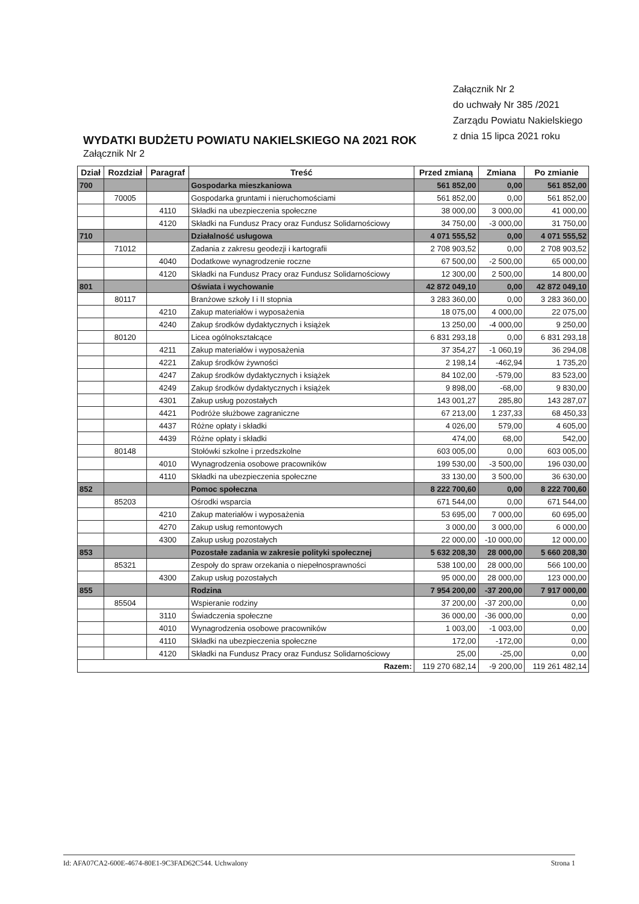Załącznik Nr 2
do uchwały Nr 385 /2021
Zarządu Powiatu Nakielskiego
z dnia 15 lipca 2021 roku
WYDATKI BUDŻETU POWIATU NAKIELSKIEGO NA 2021 ROK
Załącznik Nr 2
| Dział | Rozdział | Paragraf | Treść | Przed zmianą | Zmiana | Po zmianie |
| --- | --- | --- | --- | --- | --- | --- |
| 700 | | | Gospodarka mieszkaniowa | 561 852,00 | 0,00 | 561 852,00 |
| | 70005 | | Gospodarka gruntami i nieruchomościami | 561 852,00 | 0,00 | 561 852,00 |
| | | 4110 | Składki na ubezpieczenia społeczne | 38 000,00 | 3 000,00 | 41 000,00 |
| | | 4120 | Składki na Fundusz Pracy oraz Fundusz Solidarnościowy | 34 750,00 | -3 000,00 | 31 750,00 |
| 710 | | | Działalność usługowa | 4 071 555,52 | 0,00 | 4 071 555,52 |
| | 71012 | | Zadania z zakresu geodezji i kartografii | 2 708 903,52 | 0,00 | 2 708 903,52 |
| | | 4040 | Dodatkowe wynagrodzenie roczne | 67 500,00 | -2 500,00 | 65 000,00 |
| | | 4120 | Składki na Fundusz Pracy oraz Fundusz Solidarnościowy | 12 300,00 | 2 500,00 | 14 800,00 |
| 801 | | | Oświata i wychowanie | 42 872 049,10 | 0,00 | 42 872 049,10 |
| | 80117 | | Branżowe szkoły I i II stopnia | 3 283 360,00 | 0,00 | 3 283 360,00 |
| | | 4210 | Zakup materiałów i wyposażenia | 18 075,00 | 4 000,00 | 22 075,00 |
| | | 4240 | Zakup środków dydaktycznych i książek | 13 250,00 | -4 000,00 | 9 250,00 |
| | 80120 | | Licea ogólnokształcące | 6 831 293,18 | 0,00 | 6 831 293,18 |
| | | 4211 | Zakup materiałów i wyposażenia | 37 354,27 | -1 060,19 | 36 294,08 |
| | | 4221 | Zakup środków żywności | 2 198,14 | -462,94 | 1 735,20 |
| | | 4247 | Zakup środków dydaktycznych i książek | 84 102,00 | -579,00 | 83 523,00 |
| | | 4249 | Zakup środków dydaktycznych i książek | 9 898,00 | -68,00 | 9 830,00 |
| | | 4301 | Zakup usług pozostałych | 143 001,27 | 285,80 | 143 287,07 |
| | | 4421 | Podróże służbowe zagraniczne | 67 213,00 | 1 237,33 | 68 450,33 |
| | | 4437 | Różne opłaty i składki | 4 026,00 | 579,00 | 4 605,00 |
| | | 4439 | Różne opłaty i składki | 474,00 | 68,00 | 542,00 |
| | 80148 | | Stołówki szkolne i przedszkolne | 603 005,00 | 0,00 | 603 005,00 |
| | | 4010 | Wynagrodzenia osobowe pracowników | 199 530,00 | -3 500,00 | 196 030,00 |
| | | 4110 | Składki na ubezpieczenia społeczne | 33 130,00 | 3 500,00 | 36 630,00 |
| 852 | | | Pomoc społeczna | 8 222 700,60 | 0,00 | 8 222 700,60 |
| | 85203 | | Ośrodki wsparcia | 671 544,00 | 0,00 | 671 544,00 |
| | | 4210 | Zakup materiałów i wyposażenia | 53 695,00 | 7 000,00 | 60 695,00 |
| | | 4270 | Zakup usług remontowych | 3 000,00 | 3 000,00 | 6 000,00 |
| | | 4300 | Zakup usług pozostałych | 22 000,00 | -10 000,00 | 12 000,00 |
| 853 | | | Pozostałe zadania w zakresie polityki społecznej | 5 632 208,30 | 28 000,00 | 5 660 208,30 |
| | 85321 | | Zespoły do spraw orzekania o niepełnosprawności | 538 100,00 | 28 000,00 | 566 100,00 |
| | | 4300 | Zakup usług pozostałych | 95 000,00 | 28 000,00 | 123 000,00 |
| 855 | | | Rodzina | 7 954 200,00 | -37 200,00 | 7 917 000,00 |
| | 85504 | | Wspieranie rodziny | 37 200,00 | -37 200,00 | 0,00 |
| | | 3110 | Świadczenia społeczne | 36 000,00 | -36 000,00 | 0,00 |
| | | 4010 | Wynagrodzenia osobowe pracowników | 1 003,00 | -1 003,00 | 0,00 |
| | | 4110 | Składki na ubezpieczenia społeczne | 172,00 | -172,00 | 0,00 |
| | | 4120 | Składki na Fundusz Pracy oraz Fundusz Solidarnościowy | 25,00 | -25,00 | 0,00 |
| Razem: | | | | 119 270 682,14 | -9 200,00 | 119 261 482,14 |
Id: AFA07CA2-600E-4674-80E1-9C3FAD62C544. Uchwalony Strona 1